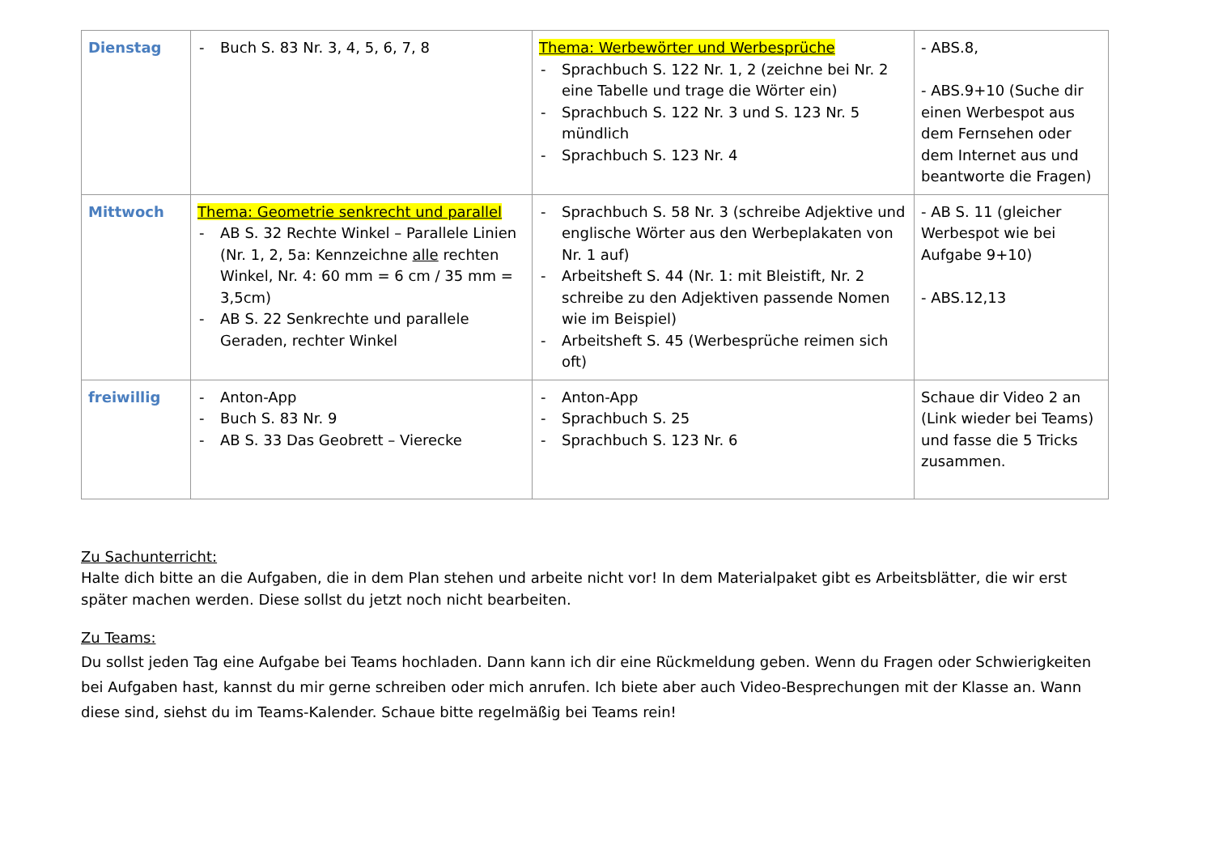| Dienstag | - Buch S. 83 Nr. 3, 4, 5, 6, 7, 8 | Thema: Werbewörter und Werbesprüche - Sprachbuch S. 122 Nr. 1, 2 (zeichne bei Nr. 2 eine Tabelle und trage die Wörter ein) - Sprachbuch S. 122 Nr. 3 und S. 123 Nr. 5 mündlich - Sprachbuch S. 123 Nr. 4 | - ABS.8, - ABS.9+10 (Suche dir einen Werbespot aus dem Fernsehen oder dem Internet aus und beantworte die Fragen) |
| Mittwoch | Thema: Geometrie senkrecht und parallel - AB S. 32 Rechte Winkel – Parallele Linien (Nr. 1, 2, 5a: Kennzeichne alle rechten Winkel, Nr. 4: 60 mm = 6 cm / 35 mm = 3,5cm) - AB S. 22 Senkrechte und parallele Geraden, rechter Winkel | - Sprachbuch S. 58 Nr. 3 (schreibe Adjektive und englische Wörter aus den Werbeplakaten von Nr. 1 auf) - Arbeitsheft S. 44 (Nr. 1: mit Bleistift, Nr. 2 schreibe zu den Adjektiven passende Nomen wie im Beispiel) - Arbeitsheft S. 45 (Werbesprüche reimen sich oft) | - AB S. 11 (gleicher Werbespot wie bei Aufgabe 9+10) - ABS.12,13 |
| freiwillig | - Anton-App - Buch S. 83 Nr. 9 - AB S. 33 Das Geobrett – Vierecke | - Anton-App - Sprachbuch S. 25 - Sprachbuch S. 123 Nr. 6 | Schaue dir Video 2 an (Link wieder bei Teams) und fasse die 5 Tricks zusammen. |
Zu Sachunterricht:
Halte dich bitte an die Aufgaben, die in dem Plan stehen und arbeite nicht vor! In dem Materialpaket gibt es Arbeitsblätter, die wir erst später machen werden. Diese sollst du jetzt noch nicht bearbeiten.
Zu Teams:
Du sollst jeden Tag eine Aufgabe bei Teams hochladen. Dann kann ich dir eine Rückmeldung geben. Wenn du Fragen oder Schwierigkeiten bei Aufgaben hast, kannst du mir gerne schreiben oder mich anrufen. Ich biete aber auch Video-Besprechungen mit der Klasse an. Wann diese sind, siehst du im Teams-Kalender. Schaue bitte regelmäßig bei Teams rein!